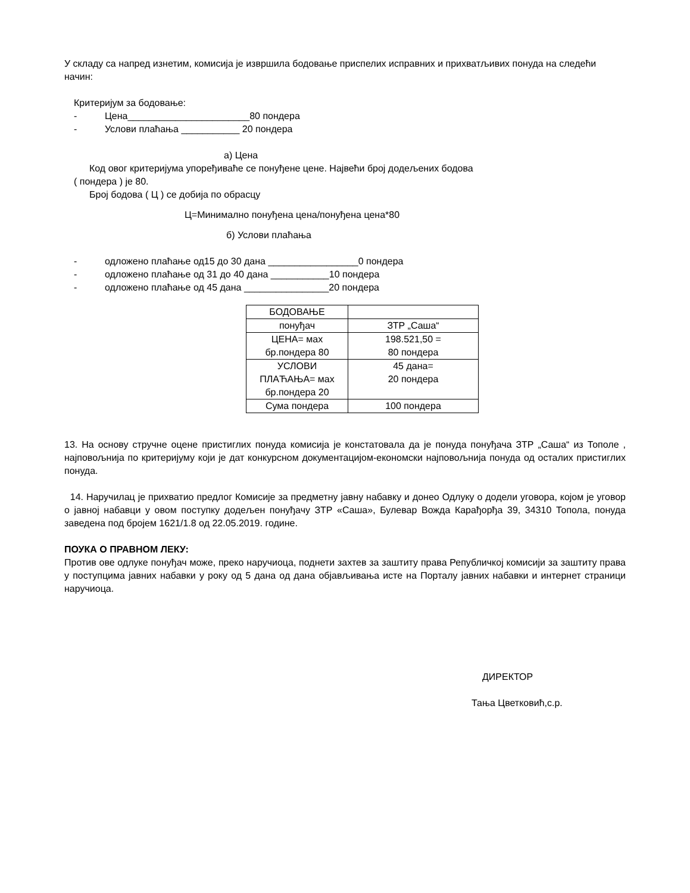У складу са напред изнетим, комисија је извршила бодовање приспелих исправних и прихватљивих понуда на следећи начин:
Критеријум за бодовање:
- Цена_______________________80 пондера
- Услови плаћања ___________ 20 пондера
а) Цена
Код овог критеријума упоређиваће се понуђене цене. Највећи број додељених бодова
( пондера ) је 80.
Број бодова ( Ц ) се добија по обрасцу
Ц=Минимално понуђена цена/понуђена цена*80
б) Услови плаћања
- одложено плаћање од15 до 30 дана _________________0 пондера
- одложено плаћање од 31 до 40 дана ___________10 пондера
- одложено плаћање од 45 дана ________________20 пондера
| БОДОВАЊЕ | |
| понуђач | ЗТР „Саша“ |
| ЦЕНА= мах бр.пондера 80 | 198.521,50 = 80 пондера |
| УСЛОВИ ПЛАЋАЊА= мах бр.пондера 20 | 45 дана= 20 пондера |
| Сума пондера | 100 пондера |
13. На основу стручне оцене пристиглих понуда комисија је констатовала да је понуда понуђача ЗТР „Саша“ из Тополе , најповољнија по критеријуму који је дат конкурсном документацијом-економски најповољнија понуда од осталих пристиглих понуда.
14. Наручилац је прихватио предлог Комисије за предметну јавну набавку и донео Одлуку о додели уговора, којом је уговор о јавној набавци у овом поступку додељен понуђачу ЗТР «Саша», Булевар Вожда Карађорђа 39, 34310 Топола, понуда заведена под бројем 1621/1.8 од 22.05.2019. године.
ПОУКА О ПРАВНОМ ЛЕКУ:
Против ове одлуке понуђач може, преко наручиоца, поднети захтев за заштиту права Републичкој комисији за заштиту права у поступцима јавних набавки у року од 5 дана од дана објављивања исте на Порталу јавних набавки и интернет страници наручиоца.
ДИРЕКТОР
Тања Цветковић,с.р.